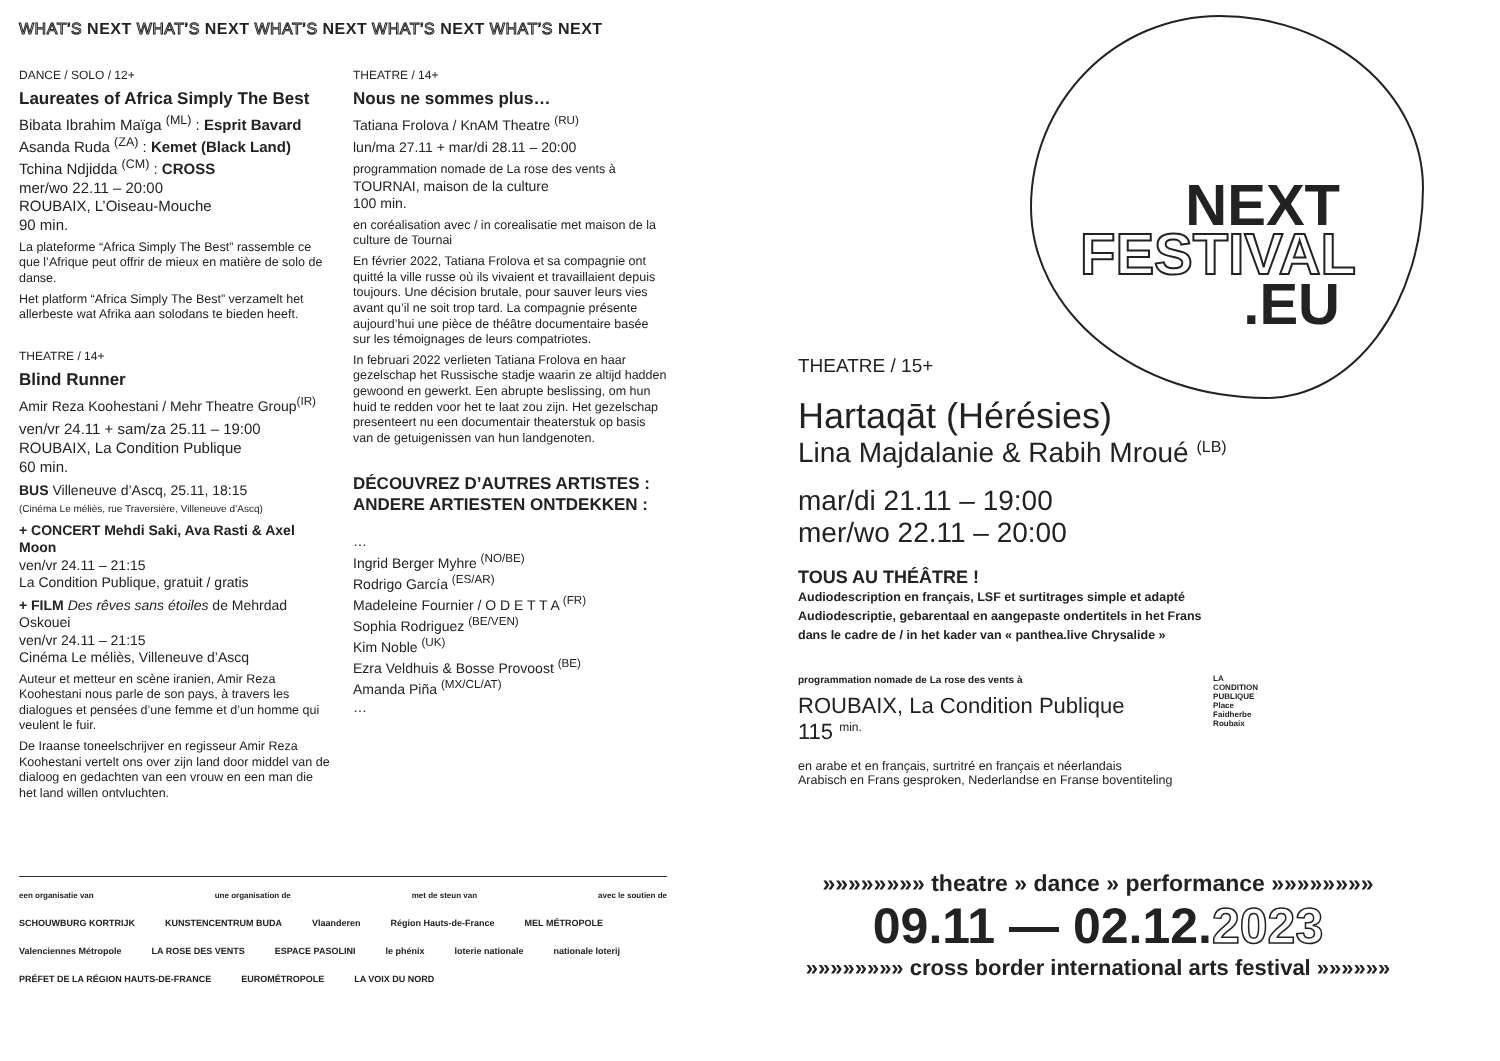WHAT’S NEXT WHAT’S NEXT WHAT’S NEXT WHAT’S NEXT WHAT’S NEXT
DANCE / SOLO / 12+
Laureates of Africa Simply The Best
Bibata Ibrahim Maïga <sup>(ML)</sup> : Esprit Bavard
Asanda Ruda <sup>(ZA)</sup> : Kemet (Black Land)
Tchina Ndjidda <sup>(CM)</sup> : CROSS
mer/wo 22.11 – 20:00
ROUBAIX, L’Oiseau-Mouche
90 min.
La plateforme “Africa Simply The Best” rassemble ce que l’Afrique peut offrir de mieux en matière de solo de danse.
Het platform “Africa Simply The Best” verzamelt het allerbeste wat Afrika aan solodans te bieden heeft.
THEATRE / 14+
Blind Runner
Amir Reza Koohestani / Mehr Theatre Group<sup>(IR)</sup>
ven/vr 24.11 + sam/za 25.11 – 19:00
ROUBAIX, La Condition Publique
60 min.
BUS Villeneuve d’Ascq, 25.11, 18:15
(Cinéma Le méliès, rue Traversière, Villeneuve d’Ascq)
+ CONCERT Mehdi Saki, Ava Rasti & Axel Moon
ven/vr 24.11 – 21:15
La Condition Publique, gratuit / gratis
+ FILM Des rêves sans étoiles de Mehrdad Oskouei
ven/vr 24.11 – 21:15
Cinéma Le méliès, Villeneuve d’Ascq
Auteur et metteur en scène iranien, Amir Reza Koohestani nous parle de son pays, à travers les dialogues et pensées d’une femme et d’un homme qui veulent le fuir.
De Iraanse toneelschrijver en regisseur Amir Reza Koohestani vertelt ons over zijn land door middel van de dialoog en gedachten van een vrouw en een man die het land willen ontvluchten.
THEATRE / 14+
Nous ne sommes plus…
Tatiana Frolova / KnAM Theatre <sup>(RU)</sup>
lun/ma 27.11 + mar/di 28.11 – 20:00
programmation nomade de La rose des vents à
TOURNAI, maison de la culture
100 min.
en coréalisation avec / in corealisatie met maison de la culture de Tournai
En février 2022, Tatiana Frolova et sa compagnie ont quitté la ville russe où ils vivaient et travaillaient depuis toujours. Une décision brutale, pour sauver leurs vies avant qu’il ne soit trop tard. La compagnie présente aujourd’hui une pièce de théâtre documentaire basée sur les témoignages de leurs compatriotes.
In februari 2022 verlieten Tatiana Frolova en haar gezelschap het Russische stadje waarin ze altijd hadden gewoond en gewerkt. Een abrupte beslissing, om hun huid te redden voor het te laat zou zijn. Het gezelschap presenteert nu een documentair theaterstuk op basis van de getuigenissen van hun landgenoten.
DÉCOUVREZ D’AUTRES ARTISTES :
ANDERE ARTIESTEN ONTDEKKEN :
…
Ingrid Berger Myhre <sup>(NO/BE)</sup>
Rodrigo García <sup>(ES/AR)</sup>
Madeleine Fournier / O D E T T A <sup>(FR)</sup>
Sophia Rodriguez <sup>(BE/VEN)</sup>
Kim Noble <sup>(UK)</sup>
Ezra Veldhuis & Bosse Provoost <sup>(BE)</sup>
Amanda Piña <sup>(MX/CL/AT)</sup>
…
een organisatie van une organisation de met de steun van avec le soutien de
SCHOUWBURG KORTRIJK KUNSTENCENTRUM BUDA Vlaanderen Région Hauts-de-France MEL MÉTROPOLE Valenciennes Métropole LA ROSE DES VENTS ESPACE PASOLINI le phénix loterie nationale nationale loterij PRÉFET DE LA RÉGION HAUTS-DE-FRANCE EUROMÉTROPOLE LA VOIX DU NORD
NEXT
FESTIVAL
.EU
THEATRE / 15+
Hartaqāt (Hérésies)
Lina Majdalanie & Rabih Mroué <sup>(LB)</sup>
mar/di 21.11 – 19:00
mer/wo 22.11 – 20:00
TOUS AU THÉÂTRE !
Audiodescription en français, LSF et surtitrages simple et adapté
Audiodescriptie, gebarentaal en aangepaste ondertitels in het Frans
dans le cadre de / in het kader van « panthea.live Chrysalide »
programmation nomade de La rose des vents à
ROUBAIX, La Condition Publique
115 <sup>min.</sup>
LA
CONDITION
PUBLIQUE
Place
Faidherbe
Roubaix
en arabe et en français, surtritré en français et néerlandais
Arabisch en Frans gesproken, Nederlandse en Franse boventiteling
»»»»»»»» theatre » dance » performance »»»»»»»»
09.11 — 02.12.2023
»»»»»»»» cross border international arts festival »»»»»»